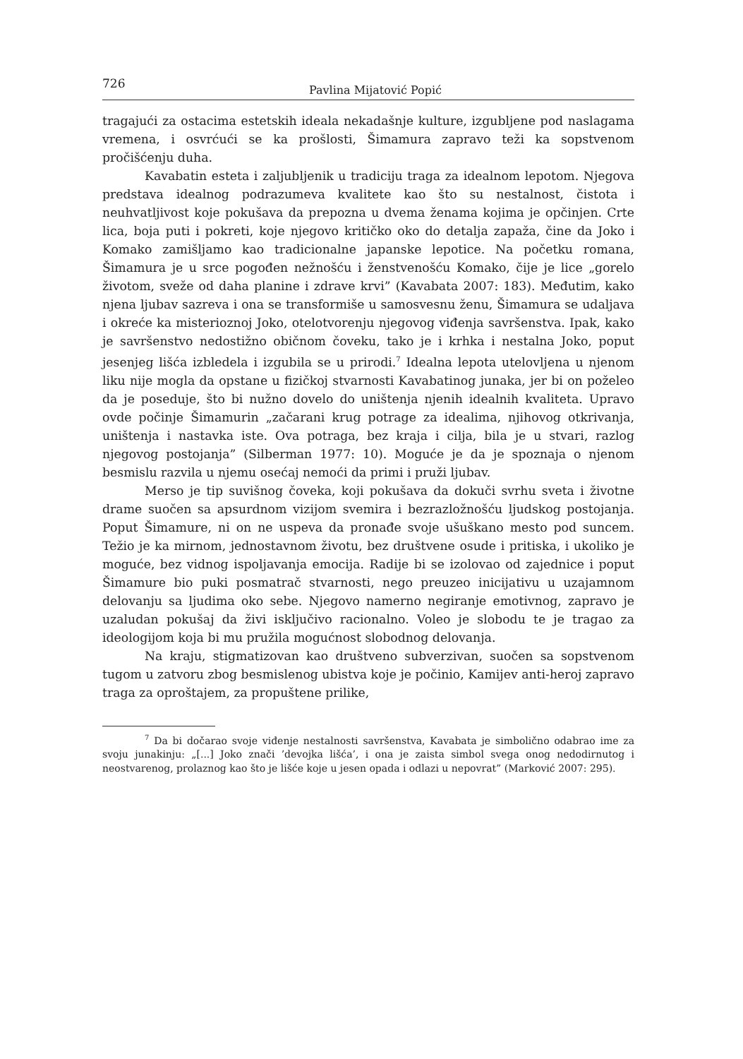726 Pavlina Mijatović Popić
tragajući za ostacima estetskih ideala nekadašnje kulture, izgubljene pod naslagama vremena, i osvrćući se ka prošlosti, Šimamura zapravo teži ka sopstvenom pročišćenju duha.
Kavabatin esteta i zaljubljenik u tradiciju traga za idealnom lepotom. Njegova predstava idealnog podrazumeva kvalitete kao što su nestalnost, čistota i neuhvatljivost koje pokušava da prepozna u dvema ženama kojima je opčinjen. Crte lica, boja puti i pokreti, koje njegovo kritičko oko do detalja zapaža, čine da Joko i Komako zamišljamo kao tradicionalne japanske lepotice. Na početku romana, Šimamura je u srce pogođen nežnošću i ženstvenošću Komako, čije je lice „gorelo životom, sveže od daha planine i zdrave krvi” (Kavabata 2007: 183). Međutim, kako njena ljubav sazreva i ona se transformiše u samosvesnu ženu, Šimamura se udaljava i okreće ka misterioznoj Joko, otelotvorenju njegovog viđenja savršenstva. Ipak, kako je savršenstvo nedostižno običnom čoveku, tako je i krhka i nestalna Joko, poput jesenjeg lišća izbledela i izgubila se u prirodi.<sup>7</sup> Idealna lepota utelovljena u njenom liku nije mogla da opstane u fizičkoj stvarnosti Kavabatinog junaka, jer bi on poželeo da je poseduje, što bi nužno dovelo do uništenja njenih idealnih kvaliteta. Upravo ovde počinje Šimamurin „začarani krug potrage za idealima, njihovog otkrivanja, uništenja i nastavka iste. Ova potraga, bez kraja i cilja, bila je u stvari, razlog njegovog postojanja” (Silberman 1977: 10). Moguće je da je spoznaja o njenom besmislu razvila u njemu osećaj nemoći da primi i pruži ljubav.
Merso je tip suvišnog čoveka, koji pokušava da dokuči svrhu sveta i životne drame suočen sa apsurdnom vizijom svemira i bezrazložnošću ljudskog postojanja. Poput Šimamure, ni on ne uspeva da pronađe svoje ušuškano mesto pod suncem. Težio je ka mirnom, jednostavnom životu, bez društvene osude i pritiska, i ukoliko je moguće, bez vidnog ispoljavanja emocija. Radije bi se izolovao od zajednice i poput Šimamure bio puki posmatrač stvarnosti, nego preuzeo inicijativu u uzajamnom delovanju sa ljudima oko sebe. Njegovo namerno negiranje emotivnog, zapravo je uzaludan pokušaj da živi isključivo racionalno. Voleo je slobodu te je tragao za ideologijom koja bi mu pružila mogućnost slobodnog delovanja.
Na kraju, stigmatizovan kao društveno subverzivan, suočen sa sopstvenom tugom u zatvoru zbog besmislenog ubistva koje je počinio, Kamijev anti-heroj zapravo traga za oproštajem, za propuštene prilike,
<sup>7</sup> Da bi dočarao svoje viđenje nestalnosti savršenstva, Kavabata je simbolično odabrao ime za svoju junakinju: „[...] Joko znači ’devojka lišća’, i ona je zaista simbol svega onog nedodirnutog i neostvarenog, prolaznog kao što je lišće koje u jesen opada i odlazi u nepovrat” (Marković 2007: 295).